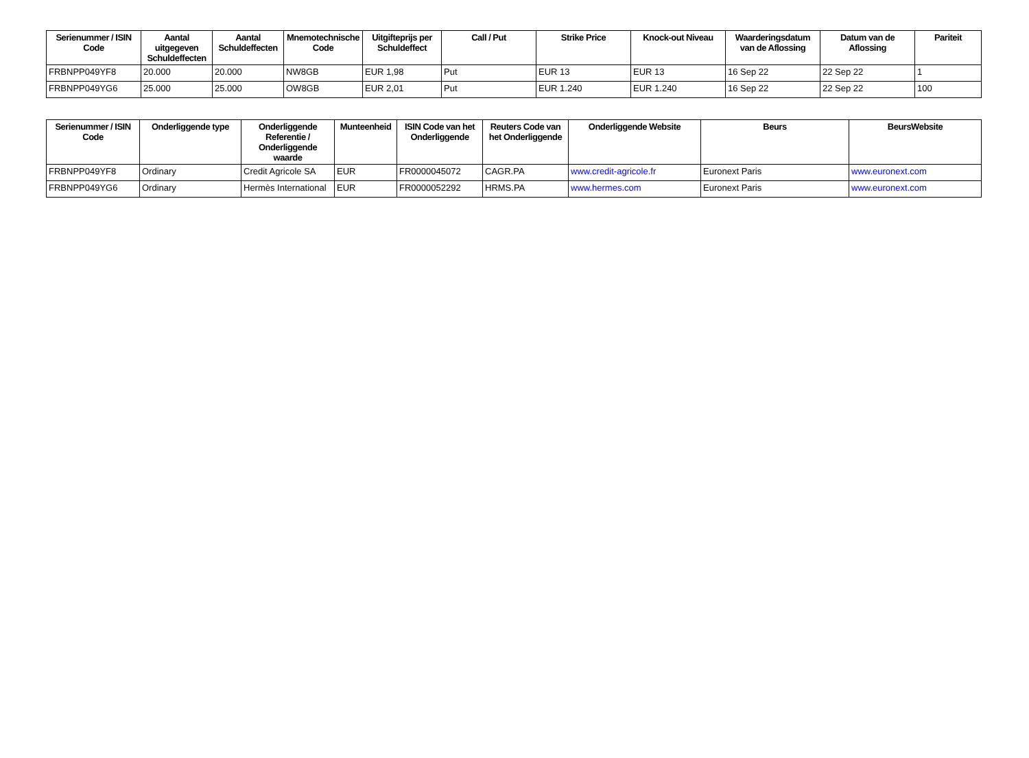| Serienummer / ISIN Code | Aantal uitgegeven Schuldeffecten | Aantal Schuldeffecten | Mnemotechnische Code | Uitgifteprijs per Schuldeffect | Call / Put | Strike Price | Knock-out Niveau | Waarderingsdatum van de Aflossing | Datum van de Aflossing | Pariteit |
| --- | --- | --- | --- | --- | --- | --- | --- | --- | --- | --- |
| FRBNPP049YF8 | 20.000 | 20.000 | NW8GB | EUR 1,98 | Put | EUR 13 | EUR 13 | 16 Sep 22 | 22 Sep 22 | 1 |
| FRBNPP049YG6 | 25.000 | 25.000 | OW8GB | EUR 2,01 | Put | EUR 1.240 | EUR 1.240 | 16 Sep 22 | 22 Sep 22 | 100 |
| Serienummer / ISIN Code | Onderliggende type | Onderliggende Referentie / Onderliggende waarde | Munteenheid | ISIN Code van het Onderliggende | Reuters Code van het Onderliggende | Onderliggende Website | Beurs | BeursWebsite |
| --- | --- | --- | --- | --- | --- | --- | --- | --- |
| FRBNPP049YF8 | Ordinary | Credit Agricole SA | EUR | FR0000045072 | CAGR.PA | www.credit-agricole.fr | Euronext Paris | www.euronext.com |
| FRBNPP049YG6 | Ordinary | Hermès International | EUR | FR0000052292 | HRMS.PA | www.hermes.com | Euronext Paris | www.euronext.com |